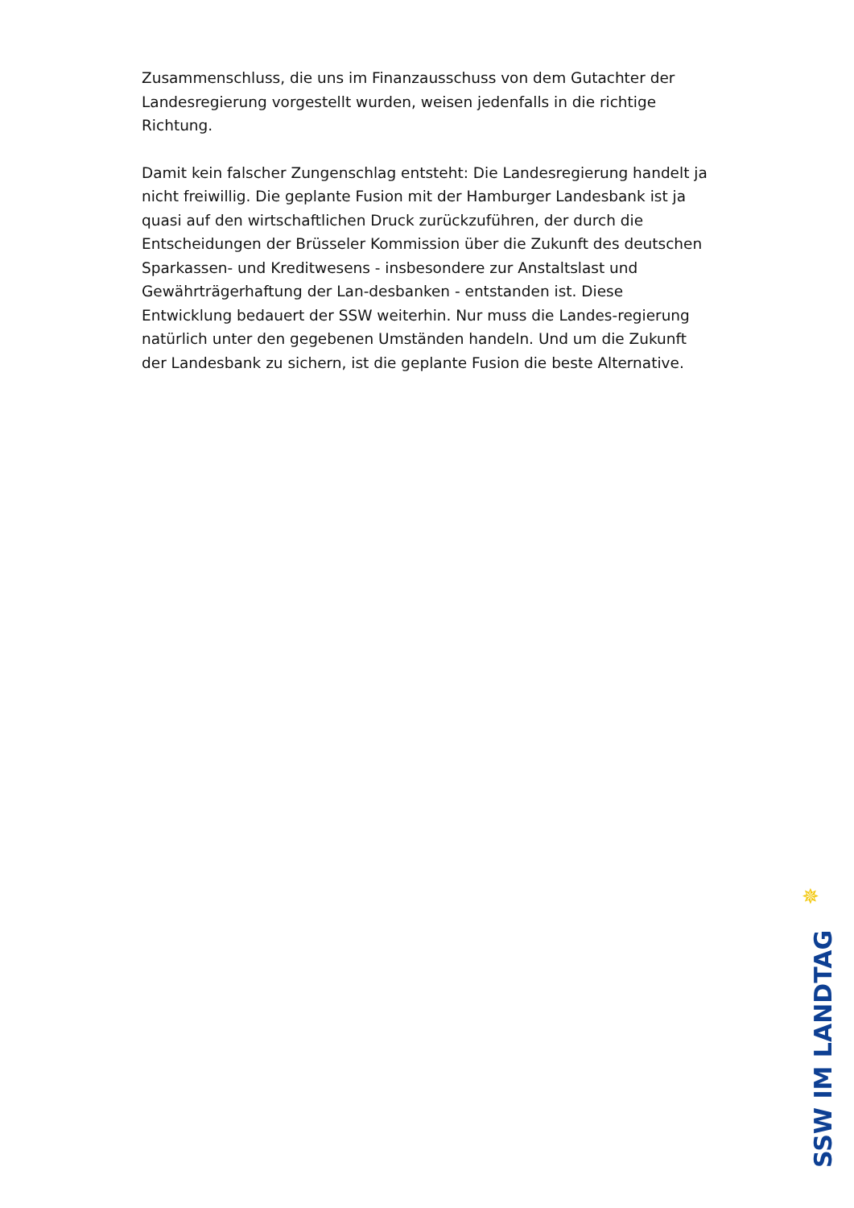Zusammenschluss, die uns im Finanzausschuss von dem Gutachter der Landesregierung vorgestellt wurden, weisen jedenfalls in die richtige Richtung.
Damit kein falscher Zungenschlag entsteht: Die Landesregierung handelt ja nicht freiwillig. Die geplante Fusion mit der Hamburger Landesbank ist ja quasi auf den wirtschaftlichen Druck zurückzuführen, der durch die Entscheidungen der Brüsseler Kommission über die Zukunft des deutschen Sparkassen- und Kreditwesens - insbesondere zur Anstaltslast und Gewährträgerhaftung der Lan-desbanken - entstanden ist. Diese Entwicklung bedauert der SSW weiterhin. Nur muss die Landes-regierung natürlich unter den gegebenen Umständen handeln. Und um die Zukunft der Landesbank zu sichern, ist die geplante Fusion die beste Alternative.
✵
SSW IM LANDTAG